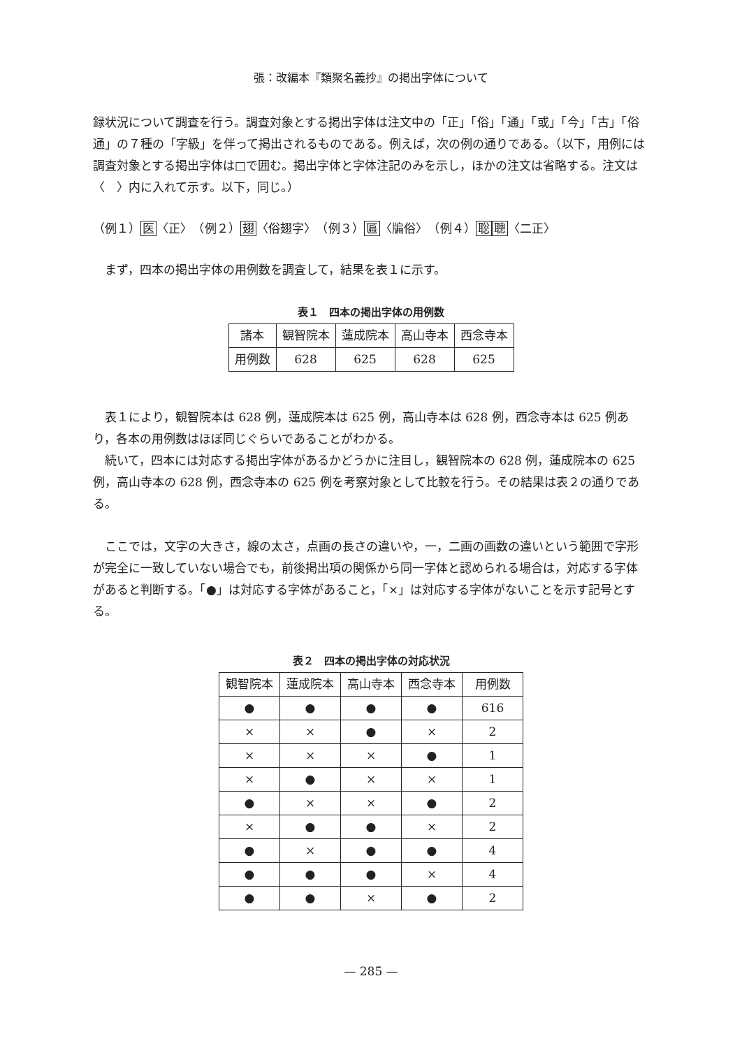張：改編本『類聚名義抄』の掲出字体について
録状況について調査を行う。調査対象とする掲出字体は注文中の「正」「俗」「通」「或」「今」「古」「俗通」の７種の「字級」を伴って掲出されるものである。例えば，次の例の通りである。（以下，用例には調査対象とする掲出字体は□で囲む。掲出字体と字体注記のみを示し，ほかの注文は省略する。注文は〈　〉内に入れて示す。以下，同じ。）
（例１）医〈正〉　（例２）翅〈俗翅字〉　（例３）匾〈牑俗〉　（例４）聡聰〈二正〉
まず，四本の掲出字体の用例数を調査して，結果を表１に示す。
表１　四本の掲出字体の用例数
| 諸本 | 観智院本 | 蓮成院本 | 高山寺本 | 西念寺本 |
| --- | --- | --- | --- | --- |
| 用例数 | 628 | 625 | 628 | 625 |
表１により，観智院本は 628 例，蓮成院本は 625 例，高山寺本は 628 例，西念寺本は 625 例あり，各本の用例数はほぼ同じぐらいであることがわかる。
続いて，四本には対応する掲出字体があるかどうかに注目し，観智院本の 628 例，蓮成院本の 625 例，高山寺本の 628 例，西念寺本の 625 例を考察対象として比較を行う。その結果は表２の通りである。
ここでは，文字の大きさ，線の太さ，点画の長さの違いや，一，二画の画数の違いという範囲で字形が完全に一致していない場合でも，前後掲出項の関係から同一字体と認められる場合は，対応する字体があると判断する。「●」は対応する字体があること，「×」は対応する字体がないことを示す記号とする。
表２　四本の掲出字体の対応状況
| 観智院本 | 蓮成院本 | 高山寺本 | 西念寺本 | 用例数 |
| --- | --- | --- | --- | --- |
| ● | ● | ● | ● | 616 |
| × | × | ● | × | 2 |
| × | × | × | ● | 1 |
| × | ● | × | × | 1 |
| ● | × | × | ● | 2 |
| × | ● | ● | × | 2 |
| ● | × | ● | ● | 4 |
| ● | ● | ● | × | 4 |
| ● | ● | × | ● | 2 |
— 285 —